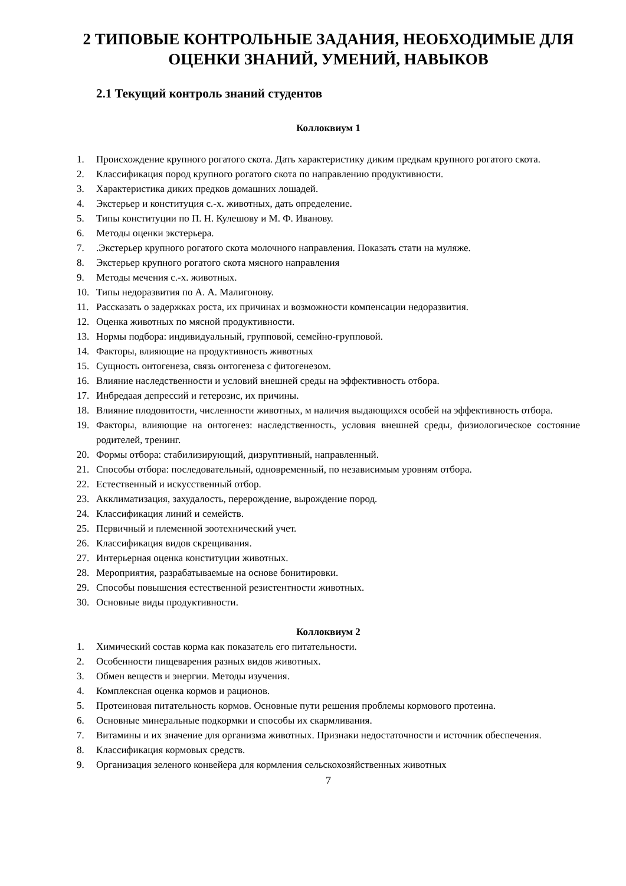2 ТИПОВЫЕ КОНТРОЛЬНЫЕ ЗАДАНИЯ, НЕОБХОДИМЫЕ ДЛЯ ОЦЕНКИ ЗНАНИЙ, УМЕНИЙ, НАВЫКОВ
2.1 Текущий контроль знаний студентов
Коллоквиум 1
1. Происхождение крупного рогатого скота. Дать характеристику диким предкам крупного рогатого скота.
2. Классификация пород крупного рогатого скота по направлению продуктивности.
3. Характеристика диких предков домашних лошадей.
4. Экстерьер и конституция с.-х. животных, дать определение.
5. Типы конституции по П. Н. Кулешову и М. Ф. Иванову.
6. Методы оценки экстерьера.
7..Экстерьер крупного рогатого скота молочного направления. Показать стати на муляже.
8. Экстерьер крупного рогатого скота мясного направления
9. Методы мечения с.-х. животных.
10. Типы недоразвития по А. А. Малигонову.
11. Рассказать о задержках роста, их причинах и возможности компенсации недоразвития.
12. Оценка животных по мясной продуктивности.
13. Нормы подбора: индивидуальный, групповой, семейно-групповой.
14. Факторы, влияющие на продуктивность животных
15. Сущность онтогенеза, связь онтогенеза с фитогенезом.
16. Влияние наследственности и условий внешней среды на эффективность отбора.
17. Инбредаая депрессий и гетерозис, их причины.
18. Влияние плодовитости, численности животных, м наличия выдающихся особей на эффективность отбора.
19. Факторы, влияющие на онтогенез: наследственность, условия внешней среды, физиологическое состояние родителей, тренинг.
20. Формы отбора: стабилизирующий, дизруптивный, направленный.
21. Способы отбора: последовательный, одновременный, по независимым уровням отбора.
22. Естественный и искусственный отбор.
23. Акклиматизация, захудалость, перерождение, вырождение пород.
24. Классификация линий и семейств.
25. Первичный и племенной зоотехнический учет.
26. Классификация видов скрещивания.
27. Интерьерная оценка конституции животных.
28. Мероприятия, разрабатываемые на основе бонитировки.
29. Способы повышения естественной резистентности животных.
30. Основные виды продуктивности.
Коллоквиум 2
1. Химический состав корма как показатель его питательности.
2. Особенности пищеварения разных видов животных.
3. Обмен веществ и энергии. Методы изучения.
4. Комплексная оценка кормов и рационов.
5. Протеиновая питательность кормов. Основные пути решения проблемы кормового протеина.
6. Основные минеральные подкормки и способы их скармливания.
7. Витамины и их значение для организма животных. Признаки недостаточности и источник обеспечения.
8. Классификация кормовых средств.
9. Организация зеленого конвейера для кормления сельскохозяйственных животных
7